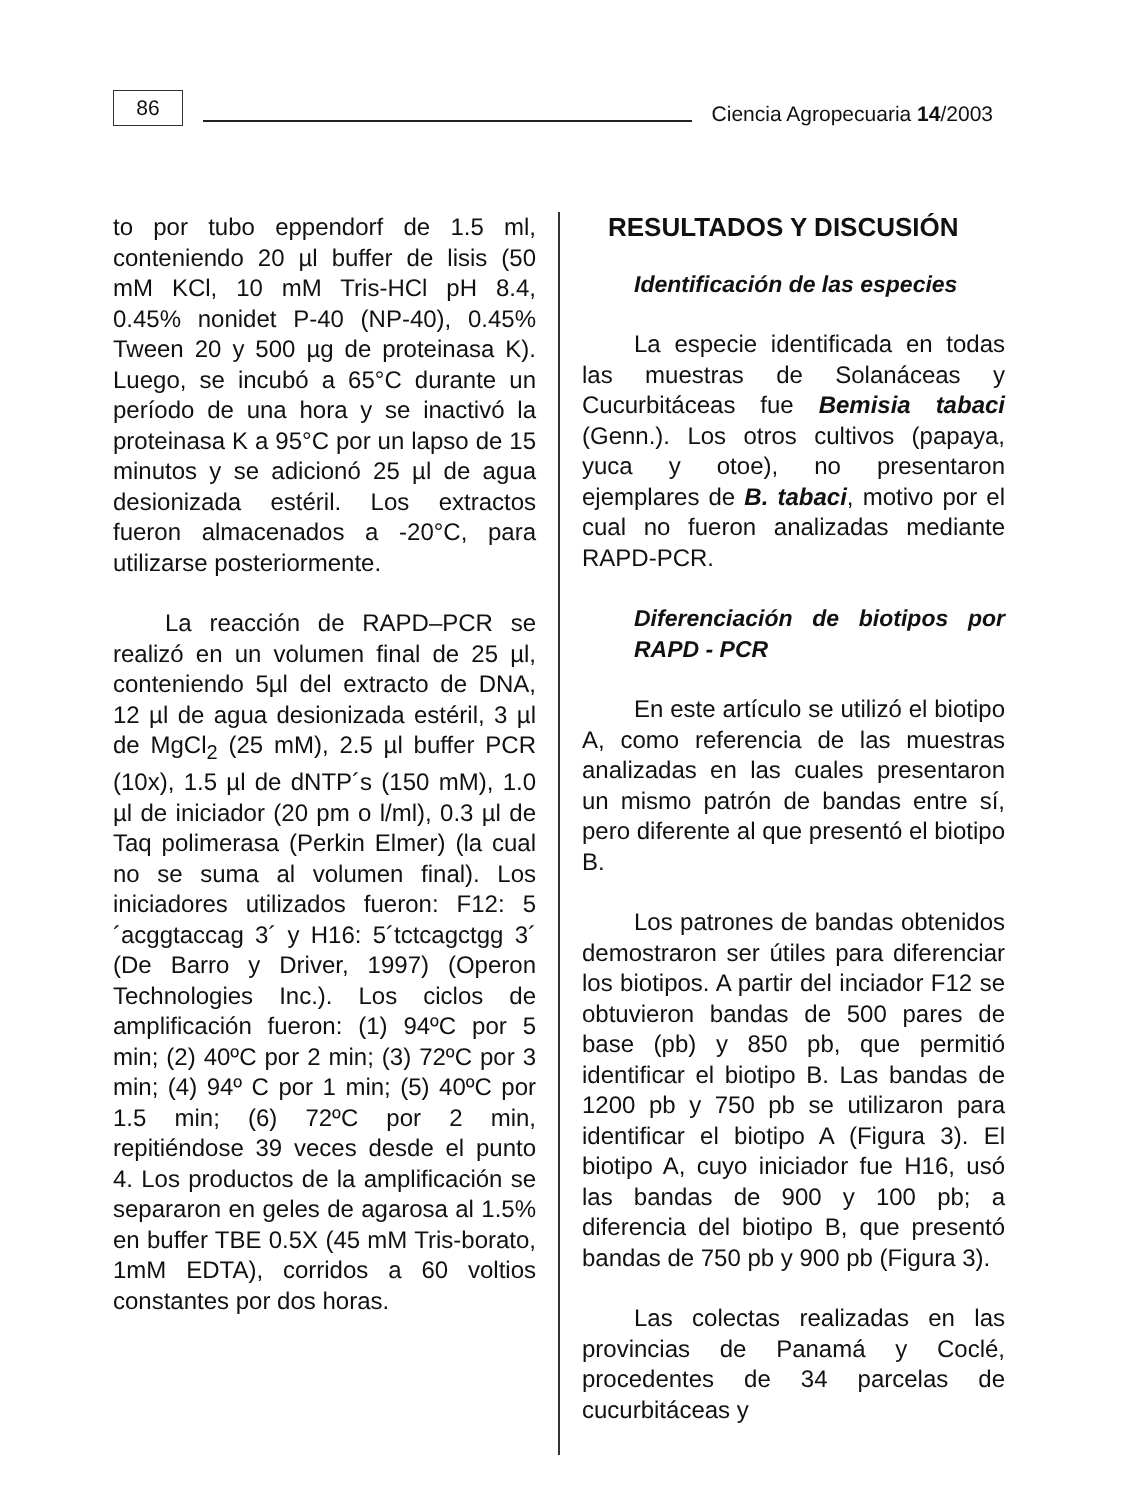86
Ciencia Agropecuaria 14/2003
to por tubo eppendorf de 1.5 ml, conteniendo 20 µl buffer de lisis (50 mM KCl, 10 mM Tris-HCl pH 8.4, 0.45% nonidet P-40 (NP-40), 0.45% Tween 20 y 500 µg de proteinasa K). Luego, se incubó a 65°C durante un período de una hora y se inactivó la proteinasa K a 95°C por un lapso de 15 minutos y se adicionó 25 µl de agua desionizada estéril. Los extractos fueron almacenados a -20°C, para utilizarse posteriormente.
La reacción de RAPD–PCR se realizó en un volumen final de 25 µl, conteniendo 5µl del extracto de DNA, 12 µl de agua desionizada estéril, 3 µl de MgCl<sub>2</sub> (25 mM), 2.5 µl buffer PCR (10x), 1.5 µl de dNTP´s (150 mM), 1.0 µl de iniciador (20 pm o l/ml), 0.3 µl de Taq polimerasa (Perkin Elmer) (la cual no se suma al volumen final). Los iniciadores utilizados fueron: F12: 5´acggtaccag 3´ y H16: 5´tctcagctgg 3´ (De Barro y Driver, 1997) (Operon Technologies Inc.). Los ciclos de amplificación fueron: (1) 94ºC por 5 min; (2) 40ºC por 2 min; (3) 72ºC por 3 min; (4) 94º C por 1 min; (5) 40ºC por 1.5 min; (6) 72ºC por 2 min, repitiéndose 39 veces desde el punto 4. Los productos de la amplificación se separaron en geles de agarosa al 1.5% en buffer TBE 0.5X (45 mM Tris-borato, 1mM EDTA), corridos a 60 voltios constantes por dos horas.
RESULTADOS Y DISCUSIÓN
Identificación de las especies
La especie identificada en todas las muestras de Solanáceas y Cucurbitáceas fue Bemisia tabaci (Genn.). Los otros cultivos (papaya, yuca y otoe), no presentaron ejemplares de B. tabaci, motivo por el cual no fueron analizadas mediante RAPD-PCR.
Diferenciación de biotipos por RAPD - PCR
En este artículo se utilizó el biotipo A, como referencia de las muestras analizadas en las cuales presentaron un mismo patrón de bandas entre sí, pero diferente al que presentó el biotipo B.
Los patrones de bandas obtenidos demostraron ser útiles para diferenciar los biotipos. A partir del inciador F12 se obtuvieron bandas de 500 pares de base (pb) y 850 pb, que permitió identificar el biotipo B. Las bandas de 1200 pb y 750 pb se utilizaron para identificar el biotipo A (Figura 3). El biotipo A, cuyo iniciador fue H16, usó las bandas de 900 y 100 pb; a diferencia del biotipo B, que presentó bandas de 750 pb y 900 pb (Figura 3).
Las colectas realizadas en las provincias de Panamá y Coclé, procedentes de 34 parcelas de cucurbitáceas y